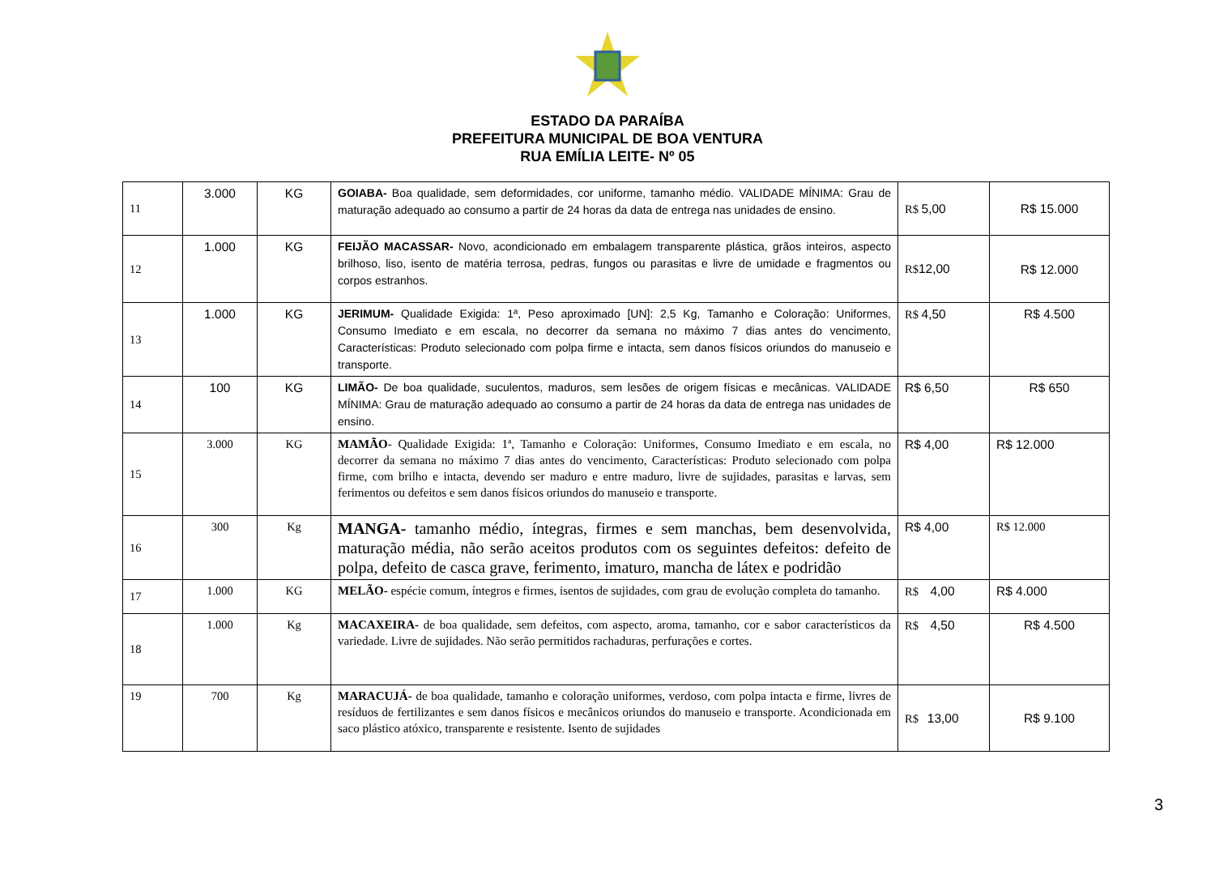ESTADO DA PARAÍBA
PREFEITURA MUNICIPAL DE BOA VENTURA
RUA EMÍLIA LEITE- Nº 05
| 11 | 3.000 | KG | GOIABA- Boa qualidade, sem deformidades, cor uniforme, tamanho médio. VALIDADE MÍNIMA: Grau de maturação adequado ao consumo a partir de 24 horas da data de entrega nas unidades de ensino. | R$ 5,00 | R$ 15.000 |
| 12 | 1.000 | KG | FEIJÃO MACASSAR- Novo, acondicionado em embalagem transparente plástica, grãos inteiros, aspecto brilhoso, liso, isento de matéria terrosa, pedras, fungos ou parasitas e livre de umidade e fragmentos ou corpos estranhos. | R$ 12,00 | R$ 12.000 |
| 13 | 1.000 | KG | JERIMUM- Qualidade Exigida: 1ª, Peso aproximado [UN]: 2,5 Kg, Tamanho e Coloração: Uniformes, Consumo Imediato e em escala, no decorrer da semana no máximo 7 dias antes do vencimento, Características: Produto selecionado com polpa firme e intacta, sem danos físicos oriundos do manuseio e transporte. | R$ 4,50 | R$ 4.500 |
| 14 | 100 | KG | LIMÃO- De boa qualidade, suculentos, maduros, sem lesões de origem físicas e mecânicas. VALIDADE MÍNIMA: Grau de maturação adequado ao consumo a partir de 24 horas da data de entrega nas unidades de ensino. | R$ 6,50 | R$ 650 |
| 15 | 3.000 | KG | MAMÃO - Qualidade Exigida: 1ª, Tamanho e Coloração: Uniformes, Consumo Imediato e em escala, no decorrer da semana no máximo 7 dias antes do vencimento, Características: Produto selecionado com polpa firme, com brilho e intacta, devendo ser maduro e entre maduro, livre de sujidades, parasitas e larvas, sem ferimentos ou defeitos e sem danos físicos oriundos do manuseio e transporte. | R$ 4,00 | R$ 12.000 |
| 16 | 300 | Kg | MANGA- tamanho médio, íntegras, firmes e sem manchas, bem desenvolvida, maturação média, não serão aceitos produtos com os seguintes defeitos: defeito de polpa, defeito de casca grave, ferimento, imaturo, mancha de látex e podridão | R$ 4,00 | R$ 12.000 |
| 17 | 1.000 | KG | MELÃO- espécie comum, íntegros e firmes, isentos de sujidades, com grau de evolução completa do tamanho. | R$ 4,00 | R$ 4.000 |
| 18 | 1.000 | Kg | MACAXEIRA- de boa qualidade, sem defeitos, com aspecto, aroma, tamanho, cor e sabor característicos da variedade. Livre de sujidades. Não serão permitidos rachaduras, perfurações e cortes. | R$ 4,50 | R$ 4.500 |
| 19 | 700 | Kg | MARACUJÁ- de boa qualidade, tamanho e coloração uniformes, verdoso, com polpa intacta e firme, livres de resíduos de fertilizantes e sem danos físicos e mecânicos oriundos do manuseio e transporte. Acondicionada em saco plástico atóxico, transparente e resistente. Isento de sujidades | R$ 13,00 | R$ 9.100 |
3